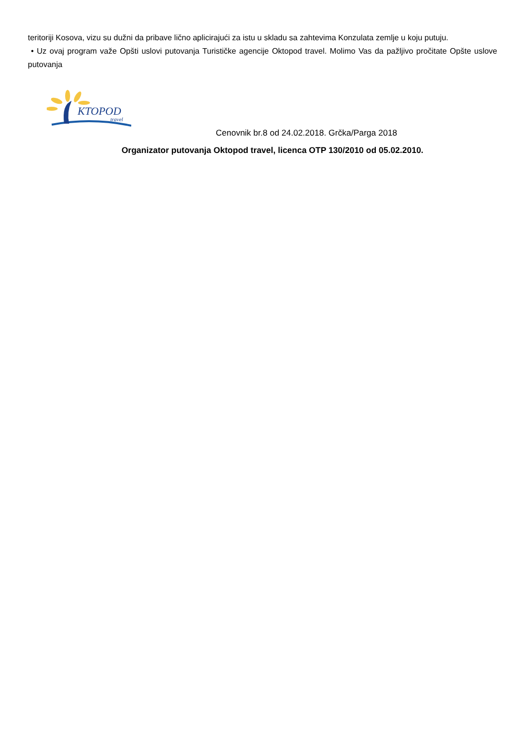teritoriji Kosova, vizu su dužni da pribave lično aplicirajući za istu u skladu sa zahtevima Konzulata zemlje u koju putuju.
• Uz ovaj program važe Opšti uslovi putovanja Turističke agencije Oktopod travel. Molimo Vas da pažljivo pročitate Opšte uslove putovanja
KTOPOD
travel
Cenovnik br.8 od 24.02.2018. Grčka/Parga 2018
Organizator putovanja Oktopod travel, licenca OTP 130/2010 od 05.02.2010.